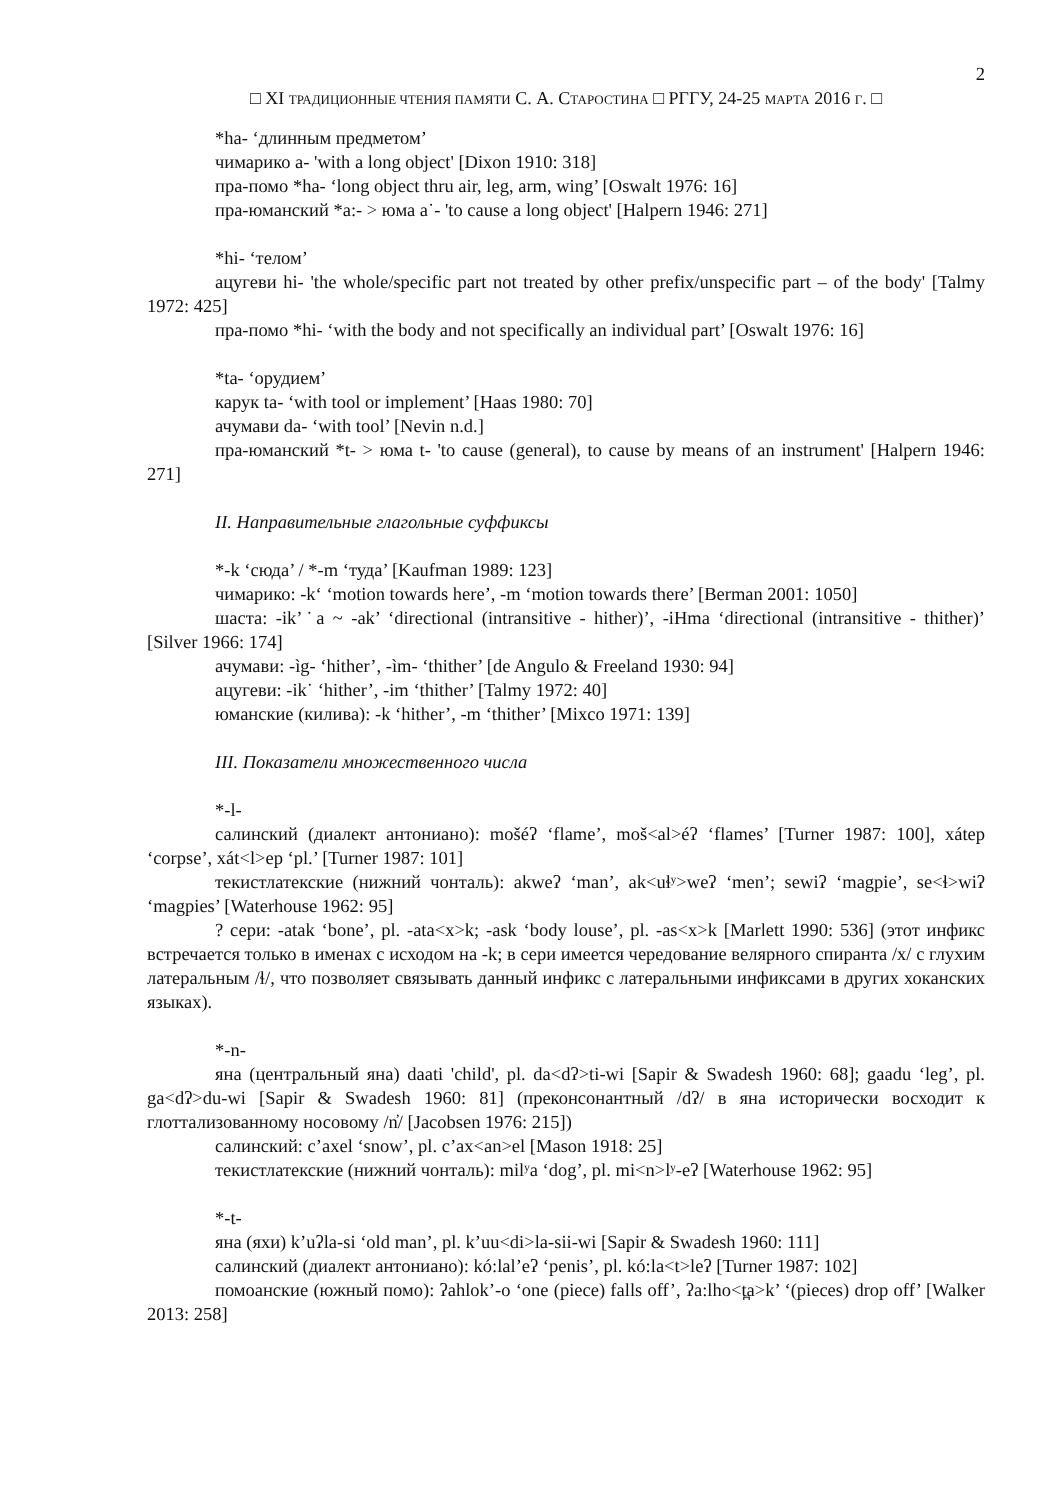2
□ XI ТРАДИЦИОННЫЕ ЧТЕНИЯ ПАМЯТИ С. А. СТАРОСТИНА □ РГГУ, 24-25 МАРТА 2016 Г. □
*ha- ‘длинным предметом’
чимарико a- 'with a long object' [Dixon 1910: 318]
пра-помо *ha- ‘long object thru air, leg, arm, wing’ [Oswalt 1976: 16]
пра-юманский *a:- > юма a˙- 'to cause a long object' [Halpern 1946: 271]
*hi- ‘телом’
ацугеви hi- 'the whole/specific part not treated by other prefix/unspecific part – of the body' [Talmy 1972: 425]
пра-помо *hi- ‘with the body and not specifically an individual part’ [Oswalt 1976: 16]
*ta- ‘орудием’
карук ta- ‘with tool or implement’ [Haas 1980: 70]
ачумави da- ‘with tool’ [Nevin n.d.]
пра-юманский *t- > юма t- 'to cause (general), to cause by means of an instrument' [Halpern 1946: 271]
II. Направительные глагольные суффиксы
*-k ‘сюда’ / *-m ‘туда’ [Kaufman 1989: 123]
чимарико: -kʻ ‘motion towards here’, -m ‘motion towards there’ [Berman 2001: 1050]
шаста: -ik’˙a ~ -ak’ ‘directional (intransitive - hither)’, -iHma ‘directional (intransitive - thither)’ [Silver 1966: 174]
ачумави: -ìg- ‘hither’, -ìm- ‘thither’ [de Angulo & Freeland 1930: 94]
ацугеви: -ik˙ ‘hither’, -im ‘thither’ [Talmy 1972: 40]
юманские (килива): -k ‘hither’, -m ‘thither’ [Mixco 1971: 139]
III. Показатели множественного числа
*-l-
салинский (диалект антониано): mošéʔ ‘flame’, moš<al>éʔ ‘flames’ [Turner 1987: 100], xátep ‘corpse’, xát<l>ep ‘pl.’ [Turner 1987: 101]
текистлатекские (нижний чонталь): akweʔ ‘man’, ak<uɬʸ>weʔ ‘men’; sewiʔ ‘magpie’, se<ɬ>wiʔ ‘magpies’ [Waterhouse 1962: 95]
? сери: -atak ‘bone’, pl. -ata<x>k; -ask ‘body louse’, pl. -as<x>k [Marlett 1990: 536] (этот инфикс встречается только в именах с исходом на -k; в сери имеется чередование велярного спиранта /x/ с глухим латеральным /ɬ/, что позволяет связывать данный инфикс с латеральными инфиксами в других хоканских языках).
*-n-
яна (центральный яна) daati 'child', pl. da<dʔ>ti-wi [Sapir & Swadesh 1960: 68]; gaadu ‘leg’, pl. ga<dʔ>du-wi [Sapir & Swadesh 1960: 81] (преконсонантный /dʔ/ в яна исторически восходит к глоттализованному носовому /n̓/ [Jacobsen 1976: 215])
салинский: c’axel ‘snow’, pl. c’ax<an>el [Mason 1918: 25]
текистлатекские (нижний чонталь): milʸa ‘dog’, pl. mi<n>lʸ-eʔ [Waterhouse 1962: 95]
*-t-
яна (яхи) k’uʔla-si ‘old man’, pl. k’uu<di>la-sii-wi [Sapir & Swadesh 1960: 111]
салинский (диалект антониано): kó:lal’eʔ ‘penis’, pl. kó:la<t>leʔ [Turner 1987: 102]
помоанские (южный помо): ʔahlok’-o ‘one (piece) falls off’, ʔa:lho<t̪a>k’ ‘(pieces) drop off’ [Walker 2013: 258]